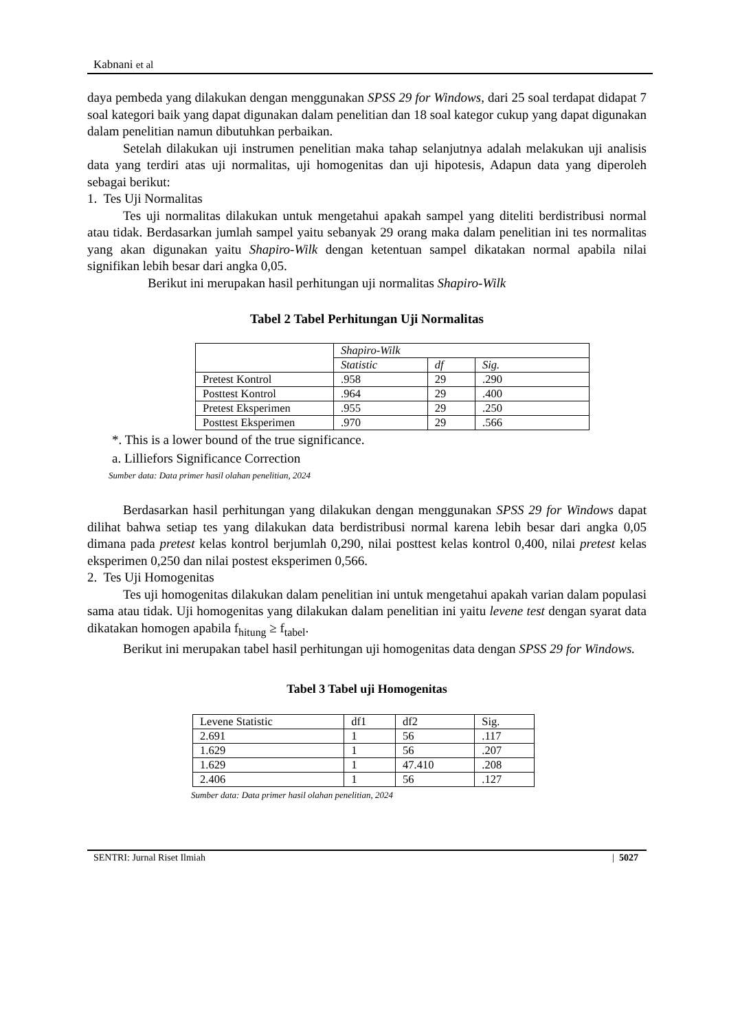Kabnani et al
daya pembeda yang dilakukan dengan menggunakan SPSS 29 for Windows, dari 25 soal terdapat didapat 7 soal kategori baik yang dapat digunakan dalam penelitian dan 18 soal kategor cukup yang dapat digunakan dalam penelitian namun dibutuhkan perbaikan.
Setelah dilakukan uji instrumen penelitian maka tahap selanjutnya adalah melakukan uji analisis data yang terdiri atas uji normalitas, uji homogenitas dan uji hipotesis, Adapun data yang diperoleh sebagai berikut:
1. Tes Uji Normalitas
Tes uji normalitas dilakukan untuk mengetahui apakah sampel yang diteliti berdistribusi normal atau tidak. Berdasarkan jumlah sampel yaitu sebanyak 29 orang maka dalam penelitian ini tes normalitas yang akan digunakan yaitu Shapiro-Wilk dengan ketentuan sampel dikatakan normal apabila nilai signifikan lebih besar dari angka 0,05.
Berikut ini merupakan hasil perhitungan uji normalitas Shapiro-Wilk
Tabel 2 Tabel Perhitungan Uji Normalitas
| | Shapiro-Wilk | | |
| | Statistic | df | Sig. |
| Pretest Kontrol | .958 | 29 | .290 |
| Posttest Kontrol | .964 | 29 | .400 |
| Pretest Eksperimen | .955 | 29 | .250 |
| Posttest Eksperimen | .970 | 29 | .566 |
*. This is a lower bound of the true significance.
a. Lilliefors Significance Correction
Sumber data: Data primer hasil olahan penelitian, 2024
Berdasarkan hasil perhitungan yang dilakukan dengan menggunakan SPSS 29 for Windows dapat dilihat bahwa setiap tes yang dilakukan data berdistribusi normal karena lebih besar dari angka 0,05 dimana pada pretest kelas kontrol berjumlah 0,290, nilai posttest kelas kontrol 0,400, nilai pretest kelas eksperimen 0,250 dan nilai postest eksperimen 0,566.
2. Tes Uji Homogenitas
Tes uji homogenitas dilakukan dalam penelitian ini untuk mengetahui apakah varian dalam populasi sama atau tidak. Uji homogenitas yang dilakukan dalam penelitian ini yaitu levene test dengan syarat data dikatakan homogen apabila f<sub>hitung</sub> ≥ f<sub>tabel</sub>.
Berikut ini merupakan tabel hasil perhitungan uji homogenitas data dengan SPSS 29 for Windows.
Tabel 3 Tabel uji Homogenitas
| Levene Statistic | df1 | df2 | Sig. |
| 2.691 | 1 | 56 | .117 |
| 1.629 | 1 | 56 | .207 |
| 1.629 | 1 | 47.410 | .208 |
| 2.406 | 1 | 56 | .127 |
Sumber data: Data primer hasil olahan penelitian, 2024
SENTRI: Jurnal Riset Ilmiah | 5027